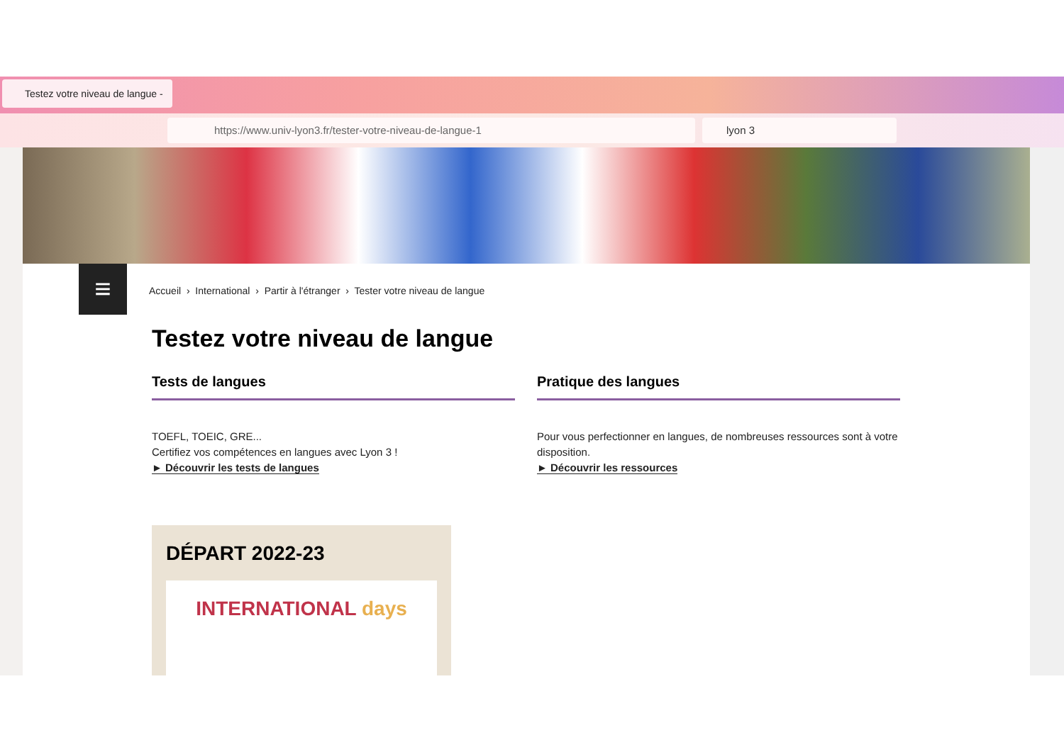Testez votre niveau de langue - ✕
https://www.univ-lyon3.fr/tester-votre-niveau-de-langue-1 lyon 3
≡
Accueil › International › Partir à l'étranger › Tester votre niveau de langue
Testez votre niveau de langue
Tests de langues
TOEFL, TOEIC, GRE...
Certifiez vos compétences en langues avec Lyon 3 !
► Découvrir les tests de langues
Pratique des langues
Pour vous perfectionner en langues, de nombreuses ressources sont à votre disposition.
► Découvrir les ressources
DÉPART 2022-23
INTERNATIONAL days